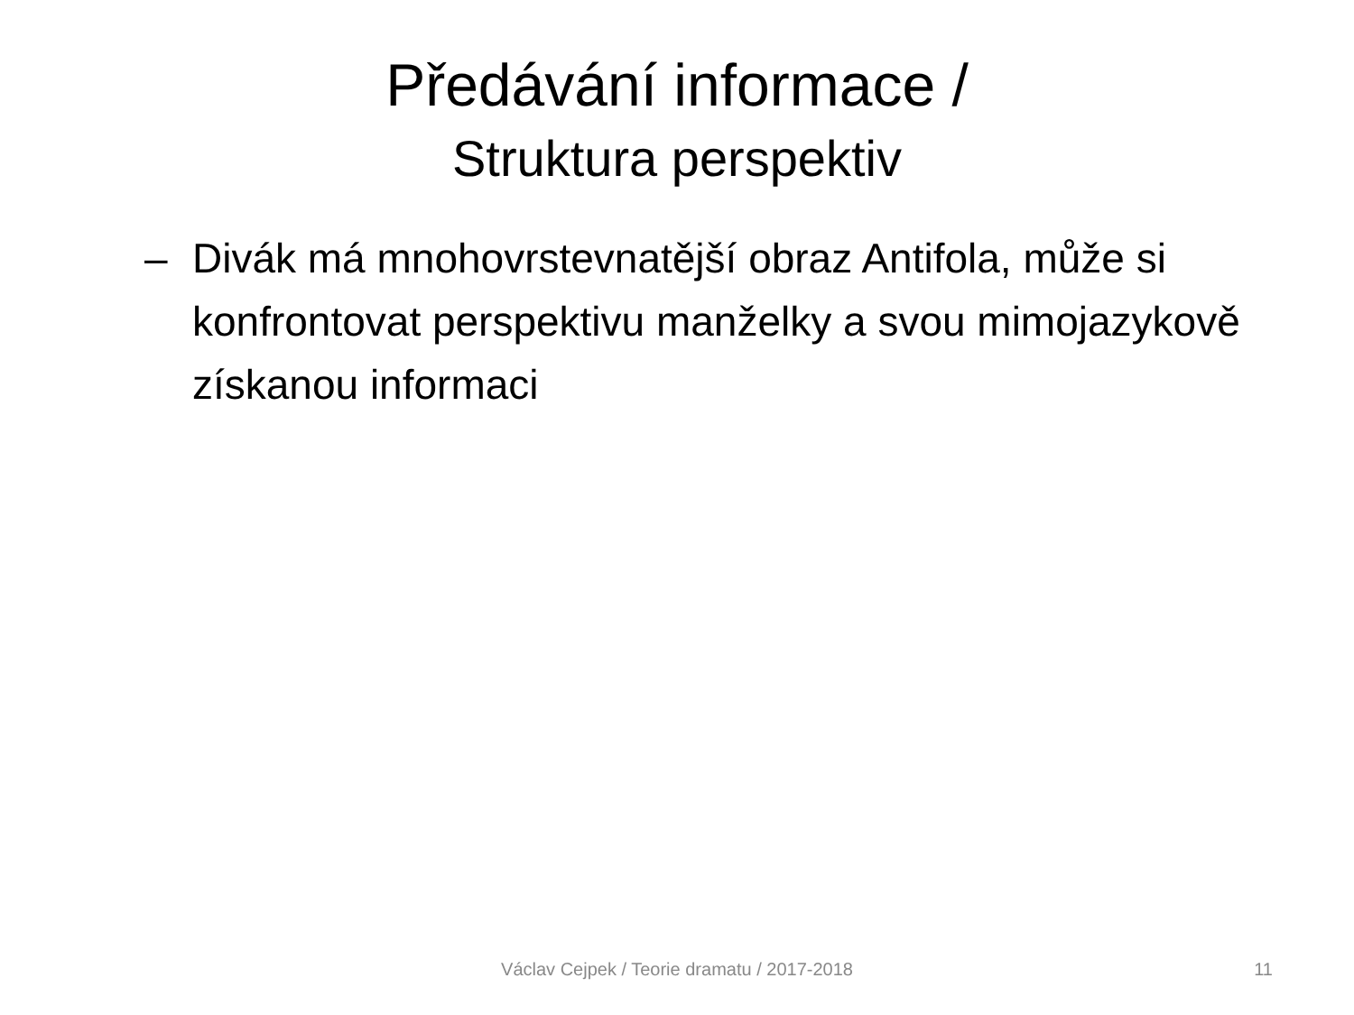Předávání informace /
Struktura perspektiv
– Divák má mnohovrstevnatější obraz Antifola, může si konfrontovat perspektivu manželky a svou mimojazykově získanou informaci
Václav Cejpek / Teorie dramatu / 2017-2018
11